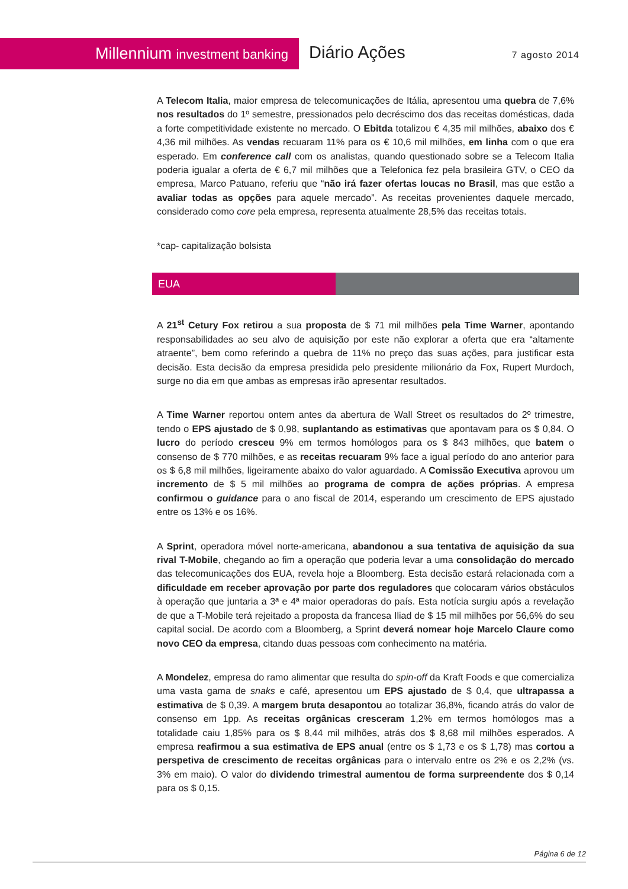Millennium investment banking Diário Ações 7 agosto 2014
A Telecom Italia, maior empresa de telecomunicações de Itália, apresentou uma quebra de 7,6% nos resultados do 1º semestre, pressionados pelo decréscimo dos das receitas domésticas, dada a forte competitividade existente no mercado. O Ebitda totalizou € 4,35 mil milhões, abaixo dos € 4,36 mil milhões. As vendas recuaram 11% para os € 10,6 mil milhões, em linha com o que era esperado. Em conference call com os analistas, quando questionado sobre se a Telecom Italia poderia igualar a oferta de € 6,7 mil milhões que a Telefonica fez pela brasileira GTV, o CEO da empresa, Marco Patuano, referiu que “não irá fazer ofertas loucas no Brasil, mas que estão a avaliar todas as opções para aquele mercado”. As receitas provenientes daquele mercado, considerado como core pela empresa, representa atualmente 28,5% das receitas totais.
*cap- capitalização bolsista
EUA
A 21<sup>st</sup> Cetury Fox retirou a sua proposta de $ 71 mil milhões pela Time Warner, apontando responsabilidades ao seu alvo de aquisição por este não explorar a oferta que era “altamente atraente”, bem como referindo a quebra de 11% no preço das suas ações, para justificar esta decisão. Esta decisão da empresa presidida pelo presidente milionário da Fox, Rupert Murdoch, surge no dia em que ambas as empresas irão apresentar resultados.
A Time Warner reportou ontem antes da abertura de Wall Street os resultados do 2º trimestre, tendo o EPS ajustado de $ 0,98, suplantando as estimativas que apontavam para os $ 0,84. O lucro do período cresceu 9% em termos homólogos para os $ 843 milhões, que batem o consenso de $ 770 milhões, e as receitas recuaram 9% face a igual período do ano anterior para os $ 6,8 mil milhões, ligeiramente abaixo do valor aguardado. A Comissão Executiva aprovou um incremento de $ 5 mil milhões ao programa de compra de ações próprias. A empresa confirmou o guidance para o ano fiscal de 2014, esperando um crescimento de EPS ajustado entre os 13% e os 16%.
A Sprint, operadora móvel norte-americana, abandonou a sua tentativa de aquisição da sua rival T-Mobile, chegando ao fim a operação que poderia levar a uma consolidação do mercado das telecomunicações dos EUA, revela hoje a Bloomberg. Esta decisão estará relacionada com a dificuldade em receber aprovação por parte dos reguladores que colocaram vários obstáculos à operação que juntaria a 3ª e 4ª maior operadoras do país. Esta notícia surgiu após a revelação de que a T-Mobile terá rejeitado a proposta da francesa Iliad de $ 15 mil milhões por 56,6% do seu capital social. De acordo com a Bloomberg, a Sprint deverá nomear hoje Marcelo Claure como novo CEO da empresa, citando duas pessoas com conhecimento na matéria.
A Mondelez, empresa do ramo alimentar que resulta do spin-off da Kraft Foods e que comercializa uma vasta gama de snaks e café, apresentou um EPS ajustado de $ 0,4, que ultrapassa a estimativa de $ 0,39. A margem bruta desapontou ao totalizar 36,8%, ficando atrás do valor de consenso em 1pp. As receitas orgânicas cresceram 1,2% em termos homólogos mas a totalidade caiu 1,85% para os $ 8,44 mil milhões, atrás dos $ 8,68 mil milhões esperados. A empresa reafirmou a sua estimativa de EPS anual (entre os $ 1,73 e os $ 1,78) mas cortou a perspetiva de crescimento de receitas orgânicas para o intervalo entre os 2% e os 2,2% (vs. 3% em maio). O valor do dividendo trimestral aumentou de forma surpreendente dos $ 0,14 para os $ 0,15.
Página 6 de 12